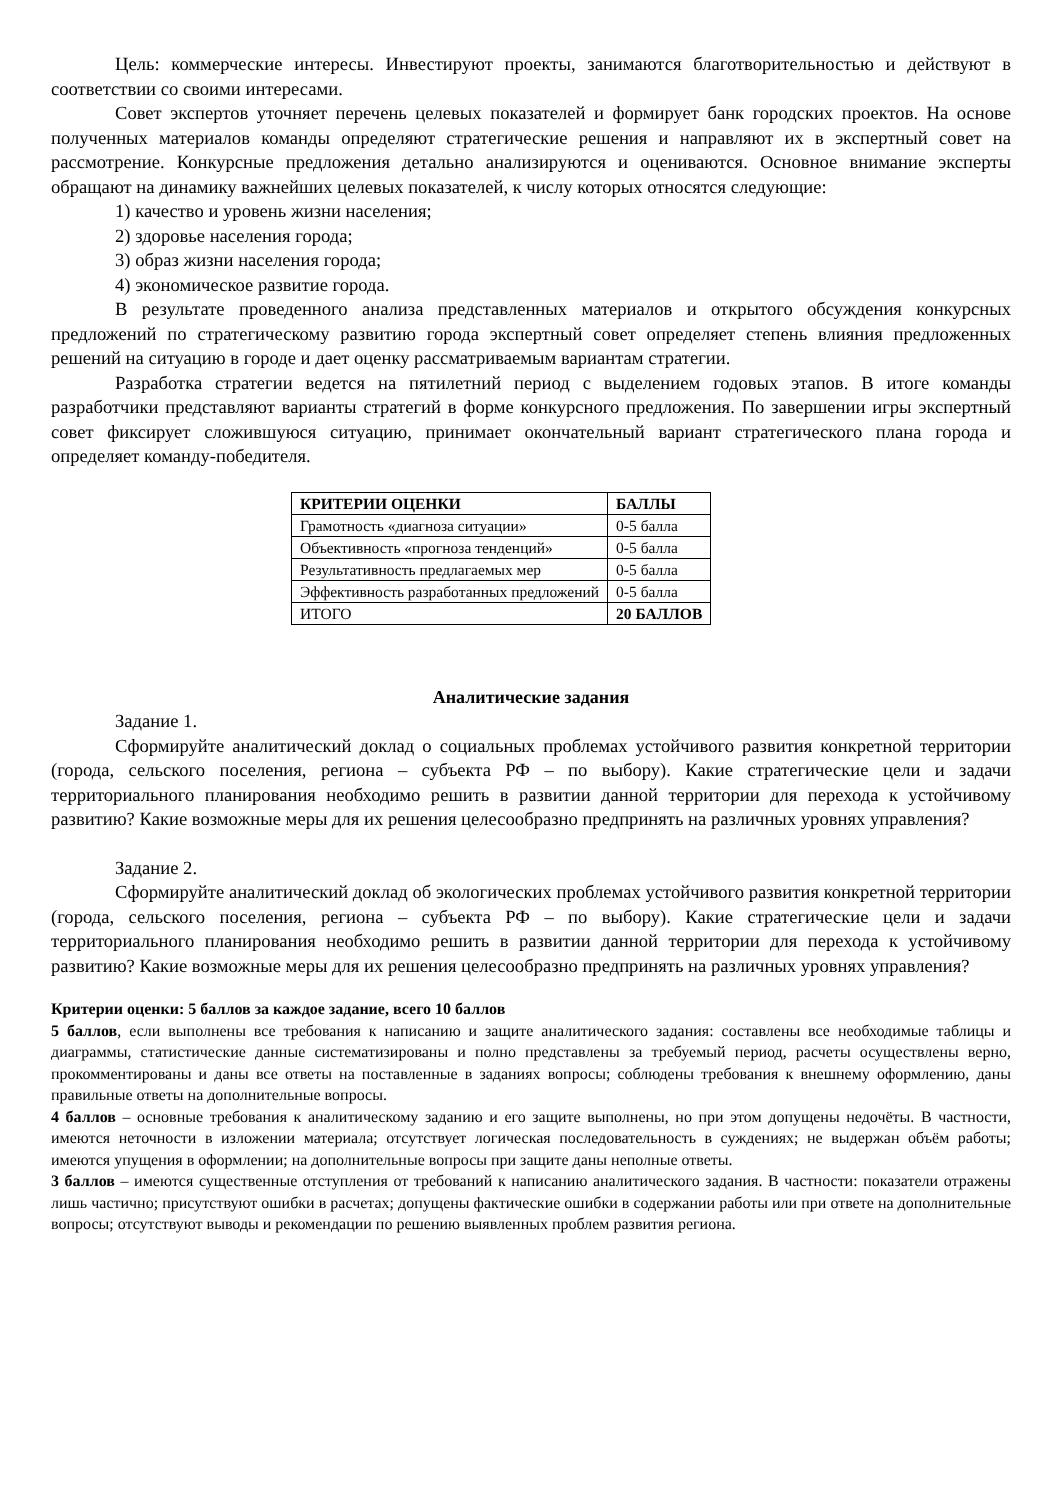Цель: коммерческие интересы. Инвестируют проекты, занимаются благотворительностью и действуют в соответствии со своими интересами.
Совет экспертов уточняет перечень целевых показателей и формирует банк городских проектов. На основе полученных материалов команды определяют стратегические решения и направляют их в экспертный совет на рассмотрение. Конкурсные предложения детально анализируются и оцениваются. Основное внимание эксперты обращают на динамику важнейших целевых показателей, к числу которых относятся следующие:
1) качество и уровень жизни населения;
2) здоровье населения города;
3) образ жизни населения города;
4) экономическое развитие города.
В результате проведенного анализа представленных материалов и открытого обсуждения конкурсных предложений по стратегическому развитию города экспертный совет определяет степень влияния предложенных решений на ситуацию в городе и дает оценку рассматриваемым вариантам стратегии.
Разработка стратегии ведется на пятилетний период с выделением годовых этапов. В итоге команды разработчики представляют варианты стратегий в форме конкурсного предложения. По завершении игры экспертный совет фиксирует сложившуюся ситуацию, принимает окончательный вариант стратегического плана города и определяет команду-победителя.
| КРИТЕРИИ ОЦЕНКИ | БАЛЛЫ |
| --- | --- |
| Грамотность «диагноза ситуации» | 0-5 балла |
| Объективность «прогноза тенденций» | 0-5 балла |
| Результативность предлагаемых мер | 0-5 балла |
| Эффективность разработанных предложений | 0-5 балла |
| ИТОГО | 20 БАЛЛОВ |
Аналитические задания
Задание 1.
Сформируйте аналитический доклад о социальных проблемах устойчивого развития конкретной территории (города, сельского поселения, региона – субъекта РФ – по выбору). Какие стратегические цели и задачи территориального планирования необходимо решить в развитии данной территории для перехода к устойчивому развитию? Какие возможные меры для их решения целесообразно предпринять на различных уровнях управления?
Задание 2.
Сформируйте аналитический доклад об экологических проблемах устойчивого развития конкретной территории (города, сельского поселения, региона – субъекта РФ – по выбору). Какие стратегические цели и задачи территориального планирования необходимо решить в развитии данной территории для перехода к устойчивому развитию? Какие возможные меры для их решения целесообразно предпринять на различных уровнях управления?
Критерии оценки: 5 баллов за каждое задание, всего 10 баллов
5 баллов, если выполнены все требования к написанию и защите аналитического задания: составлены все необходимые таблицы и диаграммы, статистические данные систематизированы и полно представлены за требуемый период, расчеты осуществлены верно, прокомментированы и даны все ответы на поставленные в заданиях вопросы; соблюдены требования к внешнему оформлению, даны правильные ответы на дополнительные вопросы.
4 баллов – основные требования к аналитическому заданию и его защите выполнены, но при этом допущены недочёты. В частности, имеются неточности в изложении материала; отсутствует логическая последовательность в суждениях; не выдержан объём работы; имеются упущения в оформлении; на дополнительные вопросы при защите даны неполные ответы.
3 баллов – имеются существенные отступления от требований к написанию аналитического задания. В частности: показатели отражены лишь частично; присутствуют ошибки в расчетах; допущены фактические ошибки в содержании работы или при ответе на дополнительные вопросы; отсутствуют выводы и рекомендации по решению выявленных проблем развития региона.